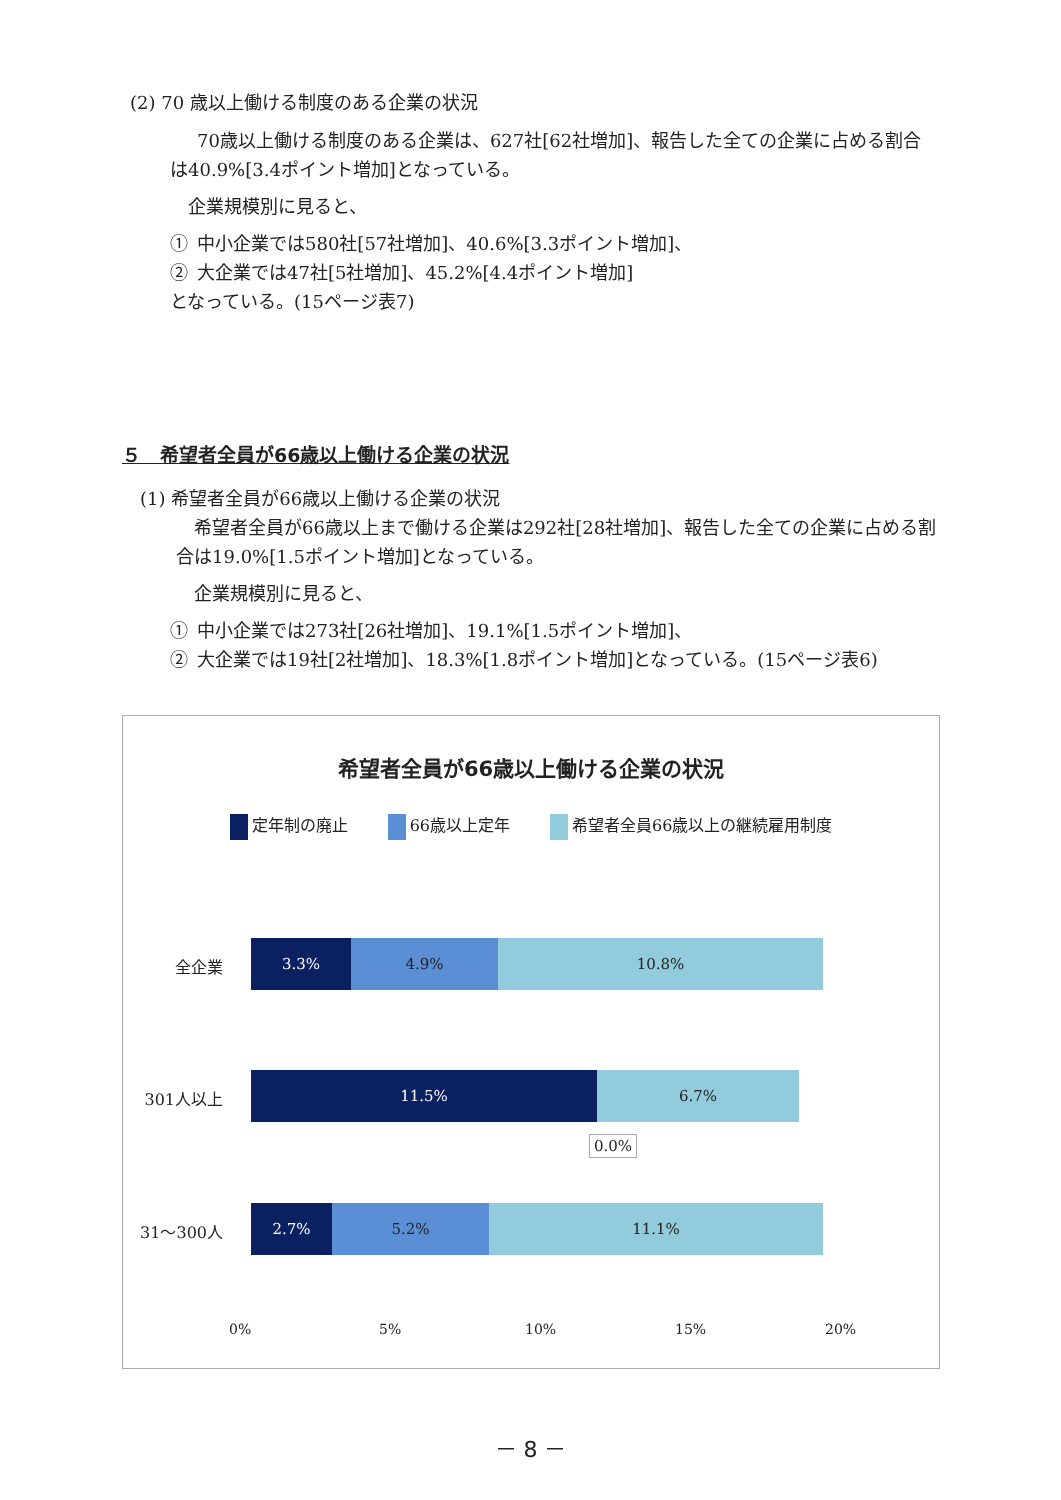(2) 70 歳以上働ける制度のある企業の状況
  70歳以上働ける制度のある企業は、627社[62社増加]、報告した全ての企業に占める割合は40.9%[3.4ポイント増加]となっている。
 企業規模別に見ると、
① 中小企業では580社[57社増加]、40.6%[3.3ポイント増加]、
② 大企業では47社[5社増加]、45.2%[4.4ポイント増加]
となっている。(15ページ表7)
５　希望者全員が66歳以上働ける企業の状況
(1) 希望者全員が66歳以上働ける企業の状況
 希望者全員が66歳以上まで働ける企業は292社[28社増加]、報告した全ての企業に占める割合は19.0%[1.5ポイント増加]となっている。
 企業規模別に見ると、
① 中小企業では273社[26社増加]、19.1%[1.5ポイント増加]、
② 大企業では19社[2社増加]、18.3%[1.8ポイント増加]となっている。(15ページ表6)
希望者全員が66歳以上働ける企業の状況
定年制の廃止 66歳以上定年 希望者全員66歳以上の継続雇用制度
全企業
3.3% 4.9% 10.8%
301人以上
11.5% 6.7%
0.0%
31〜300人
2.7% 5.2% 11.1%
0% 5% 10% 15% 20%
－ 8 －